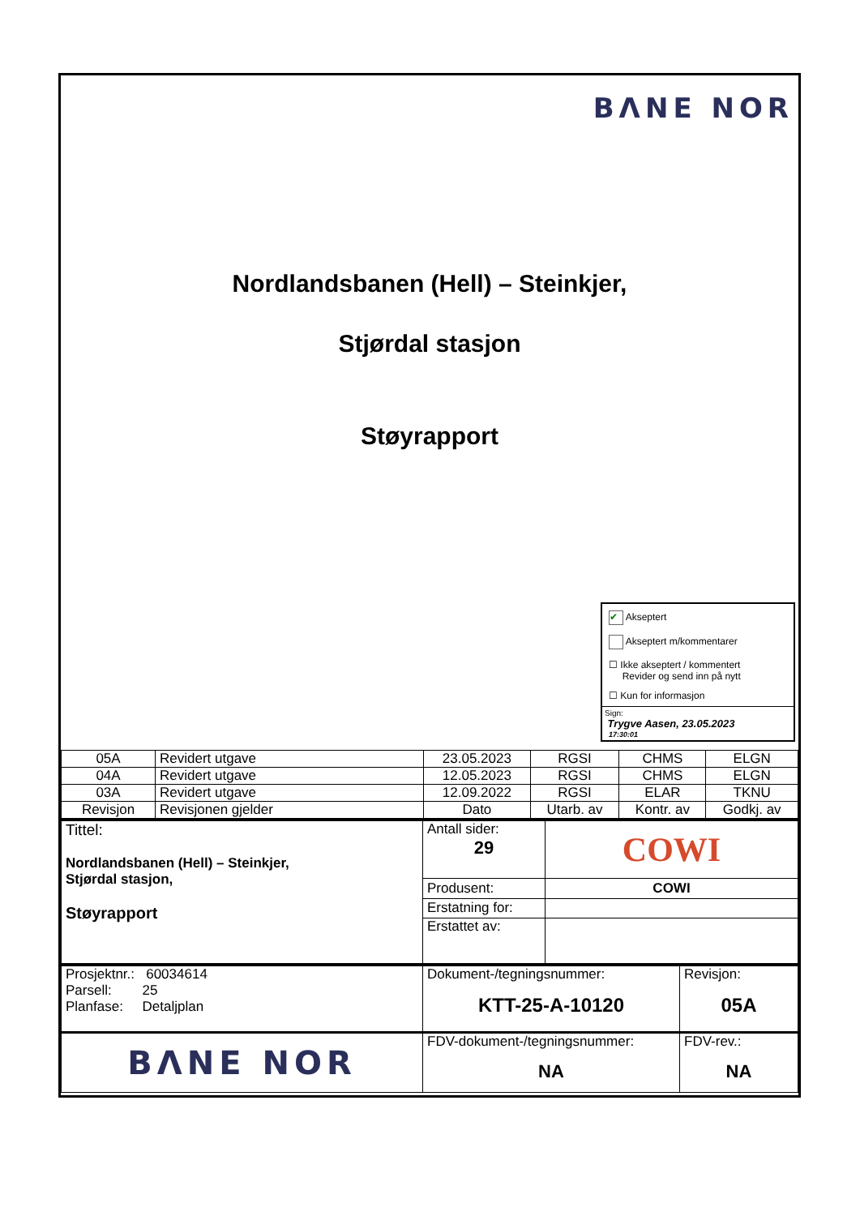BΛNE NOR
Nordlandsbanen (Hell) – Steinkjer,
Stjørdal stasjon
Støyrapport
✔ Akseptert
Akseptert m/kommentarer
☐ Ikke akseptert / kommentert
Revider og send inn på nytt
☐ Kun for informasjon
Sign:
Trygve Aasen, 23.05.2023
17:30:01
| 05A | Revidert utgave | 23.05.2023 | RGSI | CHMS | ELGN |
| 04A | Revidert utgave | 12.05.2023 | RGSI | CHMS | ELGN |
| 03A | Revidert utgave | 12.09.2022 | RGSI | ELAR | TKNU |
| Revisjon | Revisjonen gjelder | Dato | Utarb. av | Kontr. av | Godkj. av |
| Tittel: Nordlandsbanen (Hell) – Steinkjer, Stjørdal stasjon, Støyrapport | Antall sider: 29 | COWI |
| | Produsent: | COWI |
| | Erstatning for: | |
| | Erstattet av: | |
| Prosjektnr.: 60034614 Parsell: 25 Planfase: Detaljplan | Dokument-/tegningsnummer: KTT-25-A-10120 | Revisjon: 05A |
| BΛNE NOR | FDV-dokument-/tegningsnummer: NA | FDV-rev.: NA |